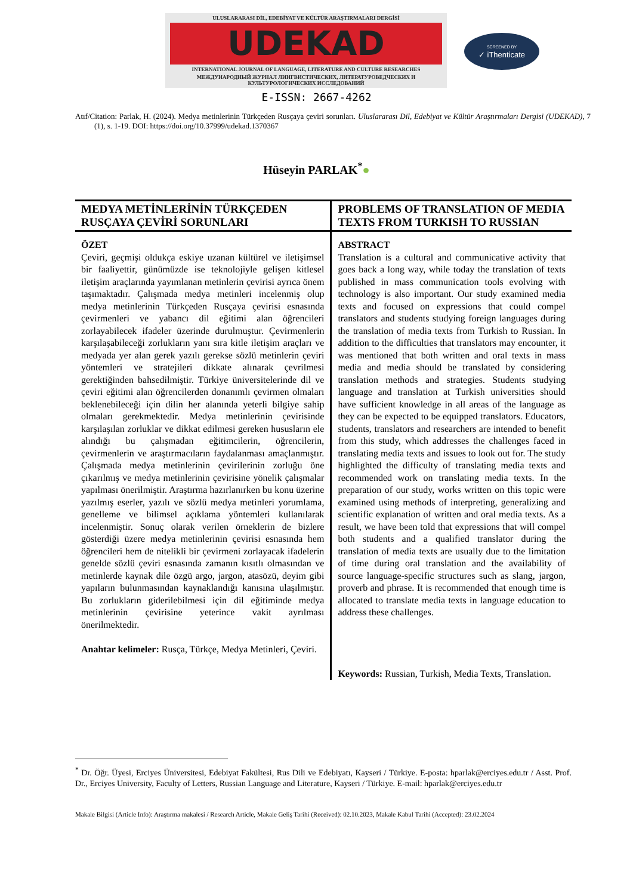ULUSLARARASI DİL, EDEBİYAT VE KÜLTÜR ARAŞTIRMALARI DERGİSİ
UDEKAD
INTERNATIONAL JOURNAL OF LANGUAGE, LITERATURE AND CULTURE RESEARCHES
МЕЖДУНАРОДНЫЙ ЖУРНАЛ ЛИНГВИСТИЧЕСКИХ, ЛИТЕРАТУРОВЕДЧЕСКИХ И КУЛЬТУРОЛОГИЧЕСКИХ ИССЛЕДОВАНИЙ
SCREENED BY
✓ iThenticate
E-ISSN: 2667-4262
Atıf/Citation: Parlak, H. (2024). Medya metinlerinin Türkçeden Rusçaya çeviri sorunları. Uluslararası Dil, Edebiyat ve Kültür Araştırmaları Dergisi (UDEKAD), 7 (1), s. 1-19. DOI: https://doi.org/10.37999/udekad.1370367
Hüseyin PARLAK<sup>*</sup>●
| MEDYA METİNLERİNİN TÜRKÇEDEN RUSÇAYA ÇEVİRİ SORUNLARI | PROBLEMS OF TRANSLATION OF MEDIA TEXTS FROM TURKISH TO RUSSIAN |
| --- | --- |
| ÖZET Çeviri, geçmişi oldukça eskiye uzanan kültürel ve iletişimsel bir faaliyettir, günümüzde ise teknolojiyle gelişen kitlesel iletişim araçlarında yayımlanan metinlerin çevirisi ayrıca önem taşımaktadır. Çalışmada medya metinleri incelenmiş olup medya metinlerinin Türkçeden Rusçaya çevirisi esnasında çevirmenleri ve yabancı dil eğitimi alan öğrencileri zorlayabilecek ifadeler üzerinde durulmuştur. Çevirmenlerin karşılaşabileceği zorlukların yanı sıra kitle iletişim araçları ve medyada yer alan gerek yazılı gerekse sözlü metinlerin çeviri yöntemleri ve stratejileri dikkate alınarak çevrilmesi gerektiğinden bahsedilmiştir. Türkiye üniversitelerinde dil ve çeviri eğitimi alan öğrencilerden donanımlı çevirmen olmaları beklenebileceği için dilin her alanında yeterli bilgiye sahip olmaları gerekmektedir. Medya metinlerinin çevirisinde karşılaşılan zorluklar ve dikkat edilmesi gereken hususların ele alındığı bu çalışmadan eğitimcilerin, öğrencilerin, çevirmenlerin ve araştırmacıların faydalanması amaçlanmıştır. Çalışmada medya metinlerinin çevirilerinin zorluğu öne çıkarılmış ve medya metinlerinin çevirisine yönelik çalışmalar yapılması önerilmiştir. Araştırma hazırlanırken bu konu üzerine yazılmış eserler, yazılı ve sözlü medya metinleri yorumlama, genelleme ve bilimsel açıklama yöntemleri kullanılarak incelenmiştir. Sonuç olarak verilen örneklerin de bizlere gösterdiği üzere medya metinlerinin çevirisi esnasında hem öğrencileri hem de nitelikli bir çevirmeni zorlayacak ifadelerin genelde sözlü çeviri esnasında zamanın kısıtlı olmasından ve metinlerde kaynak dile özgü argo, jargon, atasözü, deyim gibi yapıların bulunmasından kaynaklandığı kanısına ulaşılmıştır. Bu zorlukların giderilebilmesi için dil eğitiminde medya metinlerinin çevirisine yeterince vakit ayrılması önerilmektedir. Anahtar kelimeler: Rusça, Türkçe, Medya Metinleri, Çeviri. | ABSTRACT Translation is a cultural and communicative activity that goes back a long way, while today the translation of texts published in mass communication tools evolving with technology is also important. Our study examined media texts and focused on expressions that could compel translators and students studying foreign languages during the translation of media texts from Turkish to Russian. In addition to the difficulties that translators may encounter, it was mentioned that both written and oral texts in mass media and media should be translated by considering translation methods and strategies. Students studying language and translation at Turkish universities should have sufficient knowledge in all areas of the language as they can be expected to be equipped translators. Educators, students, translators and researchers are intended to benefit from this study, which addresses the challenges faced in translating media texts and issues to look out for. The study highlighted the difficulty of translating media texts and recommended work on translating media texts. In the preparation of our study, works written on this topic were examined using methods of interpreting, generalizing and scientific explanation of written and oral media texts. As a result, we have been told that expressions that will compel both students and a qualified translator during the translation of media texts are usually due to the limitation of time during oral translation and the availability of source language-specific structures such as slang, jargon, proverb and phrase. It is recommended that enough time is allocated to translate media texts in language education to address these challenges. Keywords: Russian, Turkish, Media Texts, Translation. |
<sup>*</sup> Dr. Öğr. Üyesi, Erciyes Üniversitesi, Edebiyat Fakültesi, Rus Dili ve Edebiyatı, Kayseri / Türkiye. E-posta: hparlak@erciyes.edu.tr / Asst. Prof. Dr., Erciyes University, Faculty of Letters, Russian Language and Literature, Kayseri / Türkiye. E-mail: hparlak@erciyes.edu.tr
Makale Bilgisi (Article Info): Araştırma makalesi / Research Article, Makale Geliş Tarihi (Received): 02.10.2023, Makale Kabul Tarihi (Accepted): 23.02.2024